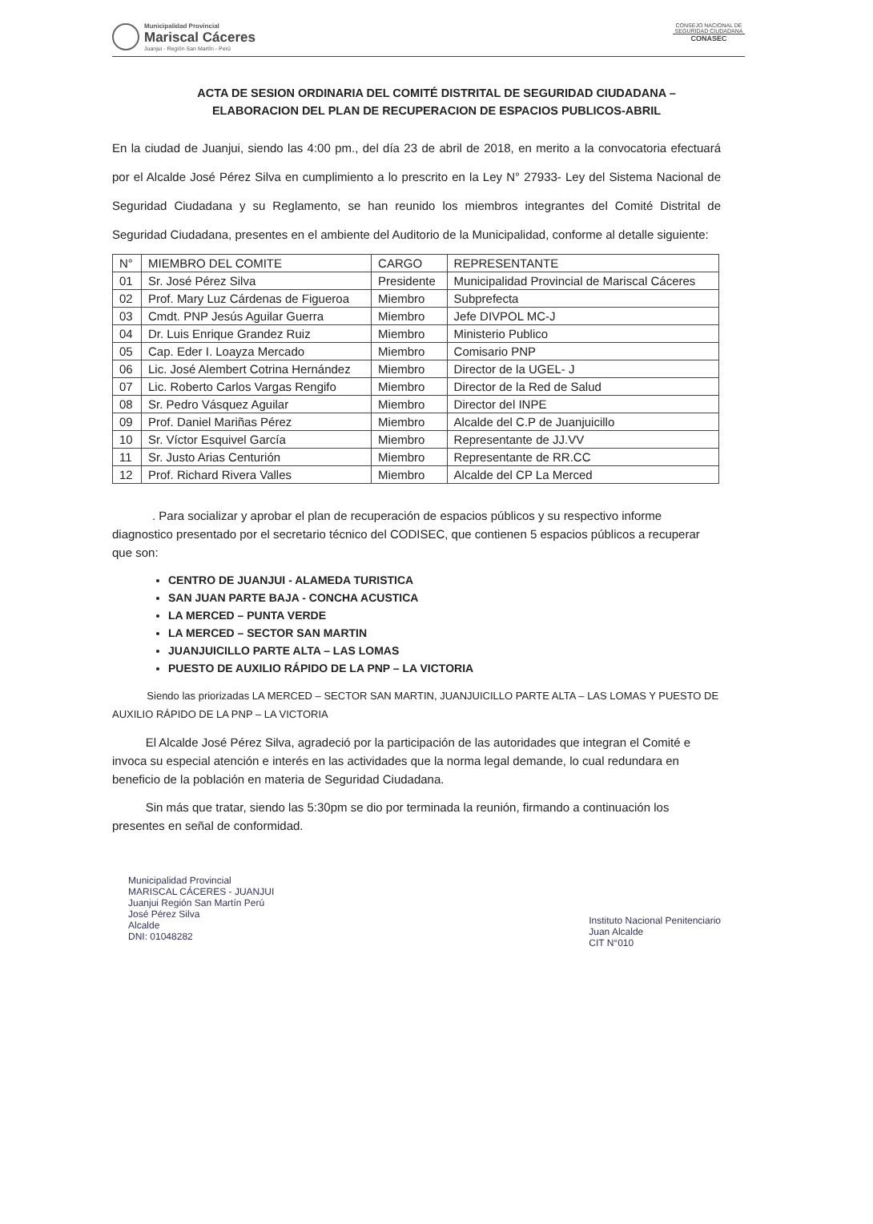Municipalidad Provincial
Mariscal Cáceres
Juanjui - Región San Martín - Perú
CONSEJO NACIONAL DE SEGURIDAD CIUDADANA
CONASEC
ACTA DE SESION ORDINARIA DEL COMITÉ DISTRITAL DE SEGURIDAD CIUDADANA –
ELABORACION DEL PLAN DE RECUPERACION DE ESPACIOS PUBLICOS-ABRIL
En la ciudad de Juanjui, siendo las 4:00 pm., del día 23 de abril de 2018, en merito a la convocatoria efectuará por el Alcalde José Pérez Silva en cumplimiento a lo prescrito en la Ley N° 27933- Ley del Sistema Nacional de Seguridad Ciudadana y su Reglamento, se han reunido los miembros integrantes del Comité Distrital de Seguridad Ciudadana, presentes en el ambiente del Auditorio de la Municipalidad, conforme al detalle siguiente:
| N° | MIEMBRO DEL COMITE | CARGO | REPRESENTANTE |
| --- | --- | --- | --- |
| 01 | Sr. José Pérez Silva | Presidente | Municipalidad Provincial de Mariscal Cáceres |
| 02 | Prof. Mary Luz Cárdenas de Figueroa | Miembro | Subprefecta |
| 03 | Cmdt. PNP Jesús Aguilar Guerra | Miembro | Jefe DIVPOL MC-J |
| 04 | Dr. Luis Enrique Grandez Ruiz | Miembro | Ministerio Publico |
| 05 | Cap. Eder I. Loayza Mercado | Miembro | Comisario PNP |
| 06 | Lic. José Alembert Cotrina Hernández | Miembro | Director de la UGEL- J |
| 07 | Lic. Roberto Carlos Vargas Rengifo | Miembro | Director de la Red de Salud |
| 08 | Sr. Pedro Vásquez Aguilar | Miembro | Director del INPE |
| 09 | Prof. Daniel Mariñas Pérez | Miembro | Alcalde del C.P de Juanjuicillo |
| 10 | Sr. Víctor Esquivel García | Miembro | Representante de JJ.VV |
| 11 | Sr. Justo Arias Centurión | Miembro | Representante de RR.CC |
| 12 | Prof. Richard Rivera Valles | Miembro | Alcalde del CP La Merced |
. Para socializar y aprobar el plan de recuperación de espacios públicos y su respectivo informe diagnostico presentado por el secretario técnico del CODISEC, que contienen 5 espacios públicos a recuperar que son:
CENTRO DE JUANJUI - ALAMEDA TURISTICA
SAN JUAN PARTE BAJA - CONCHA ACUSTICA
LA MERCED – PUNTA VERDE
LA MERCED – SECTOR SAN MARTIN
JUANJUICILLO PARTE ALTA – LAS LOMAS
PUESTO DE AUXILIO RÁPIDO DE LA PNP – LA VICTORIA
Siendo las priorizadas LA MERCED – SECTOR SAN MARTIN, JUANJUICILLO PARTE ALTA – LAS LOMAS Y PUESTO DE AUXILIO RÁPIDO DE LA PNP – LA VICTORIA
El Alcalde José Pérez Silva, agradeció por la participación de las autoridades que integran el Comité e invoca su especial atención e interés en las actividades que la norma legal demande, lo cual redundara en beneficio de la población en materia de Seguridad Ciudadana.
Sin más que tratar, siendo las 5:30pm se dio por terminada la reunión, firmando a continuación los presentes en señal de conformidad.
Municipalidad Provincial
MARISCAL CÁCERES - JUANJUI
Juanjui Región San Martín Perú
José Pérez Silva
Alcalde
DNI: 01048282
Instituto Nacional Penitenciario
Juan Alcalde
CIT N°010